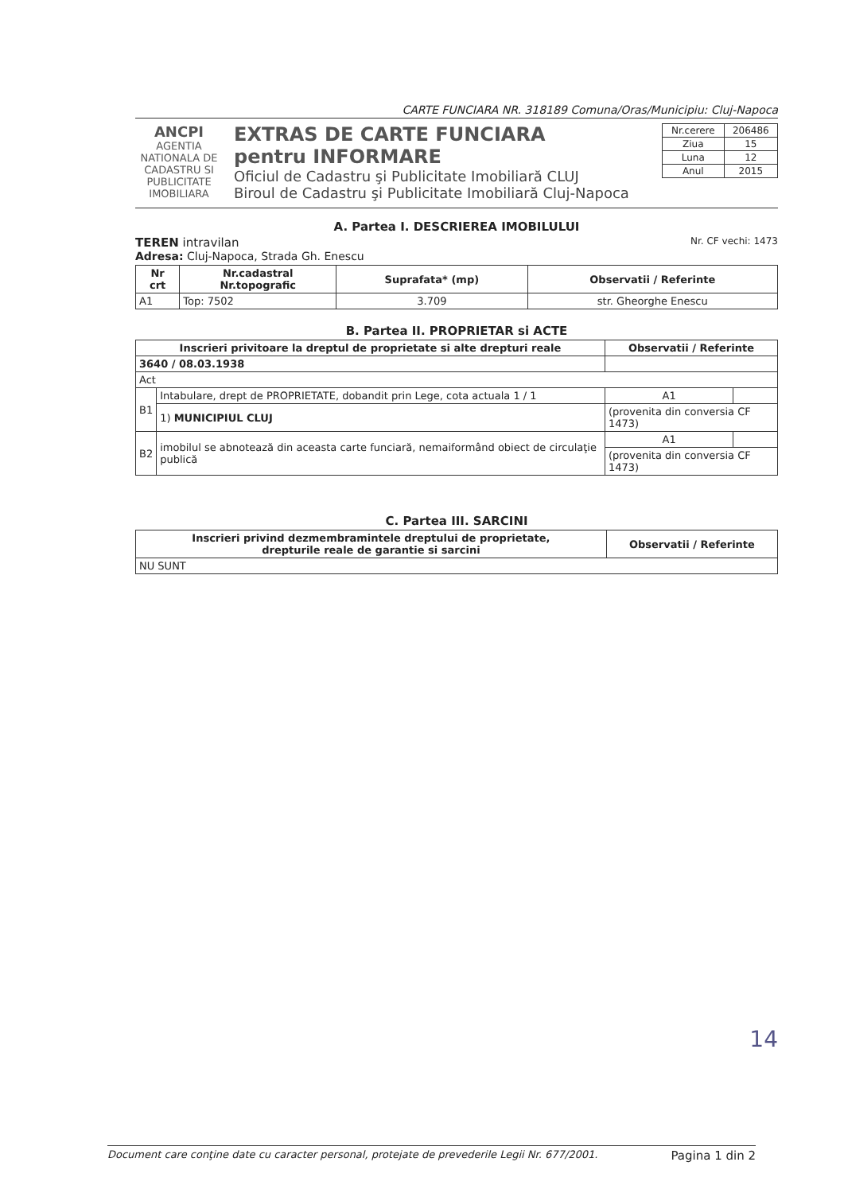CARTE FUNCIARA NR. 318189 Comuna/Oras/Municipiu: Cluj-Napoca
ANCPI
AGENTIA NATIONALA DE CADASTRU SI PUBLICITATE IMOBILIARA
EXTRAS DE CARTE FUNCIARA
pentru INFORMARE
Oficiul de Cadastru şi Publicitate Imobiliară CLUJ
Biroul de Cadastru şi Publicitate Imobiliară Cluj-Napoca
| Nr.cerere | 206486 |
| Ziua | 15 |
| Luna | 12 |
| Anul | 2015 |
A. Partea I. DESCRIEREA IMOBILULUI
TEREN intravilan Nr. CF vechi: 1473
Adresa: Cluj-Napoca, Strada Gh. Enescu
| Nr crt | Nr.cadastral Nr.topografic | Suprafata* (mp) | Observatii / Referinte |
| --- | --- | --- | --- |
| A1 | Top: 7502 | 3.709 | str. Gheorghe Enescu |
B. Partea II. PROPRIETAR si ACTE
| Inscrieri privitoare la dreptul de proprietate si alte drepturi reale | | Observatii / Referinte | |
| --- | --- | --- | --- |
| 3640 / 08.03.1938 | | | |
| Act | | | |
| B1 | Intabulare, drept de PROPRIETATE, dobandit prin Lege, cota actuala 1 / 1 | A1 | |
| | 1) MUNICIPIUL CLUJ | (provenita din conversia CF 1473) | |
| B2 | imobilul se abnotează din aceasta carte funciară, nemaiformând obiect de circulaţie publică | A1 | |
| | | (provenita din conversia CF 1473) | |
C. Partea III. SARCINI
| Inscrieri privind dezmembramintele dreptului de proprietate, drepturile reale de garantie si sarcini | Observatii / Referinte |
| --- | --- |
| NU SUNT | |
14
Document care conţine date cu caracter personal, protejate de prevederile Legii Nr. 677/2001. Pagina 1 din 2